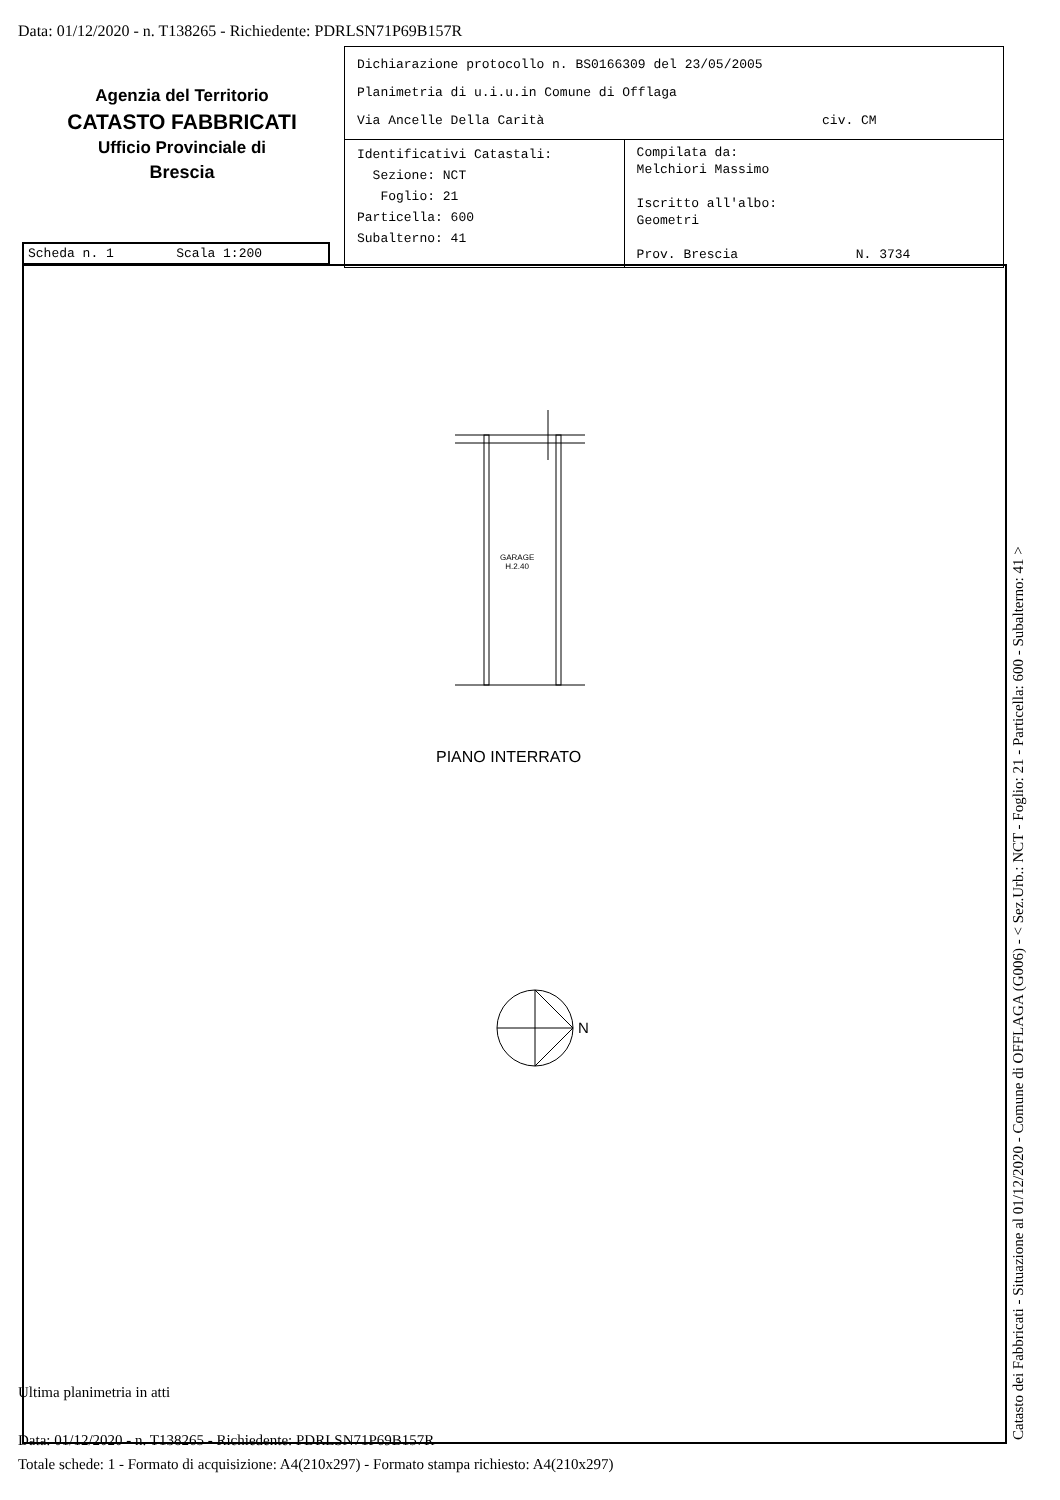Data: 01/12/2020 - n. T138265 - Richiedente: PDRLSN71P69B157R
Agenzia del Territorio
CATASTO FABBRICATI
Ufficio Provinciale di
Brescia
| Dichiarazione protocollo n. BS0166309 del 23/05/2005 Planimetria di u.i.u.in Comune di Offlaga Via Ancelle Della Carità civ. CM | |
| Identificativi Catastali: Sezione: NCT Foglio: 21 Particella: 600 Subalterno: 41 | Compilata da: Melchiori Massimo Iscritto all'albo: Geometri Prov. Brescia N. 3734 |
Scheda n. 1 Scala 1:200
GARAGE
H.2.40
PIANO INTERRATO
N
Ultima planimetria in atti
Data: 01/12/2020 - n. T138265 - Richiedente: PDRLSN71P69B157R
Totale schede: 1 - Formato di acquisizione: A4(210x297) - Formato stampa richiesto: A4(210x297)
Catasto dei Fabbricati - Situazione al 01/12/2020 - Comune di OFFLAGA (G006) - < Sez.Urb.: NCT - Foglio: 21 - Particella: 600 - Subalterno: 41 >